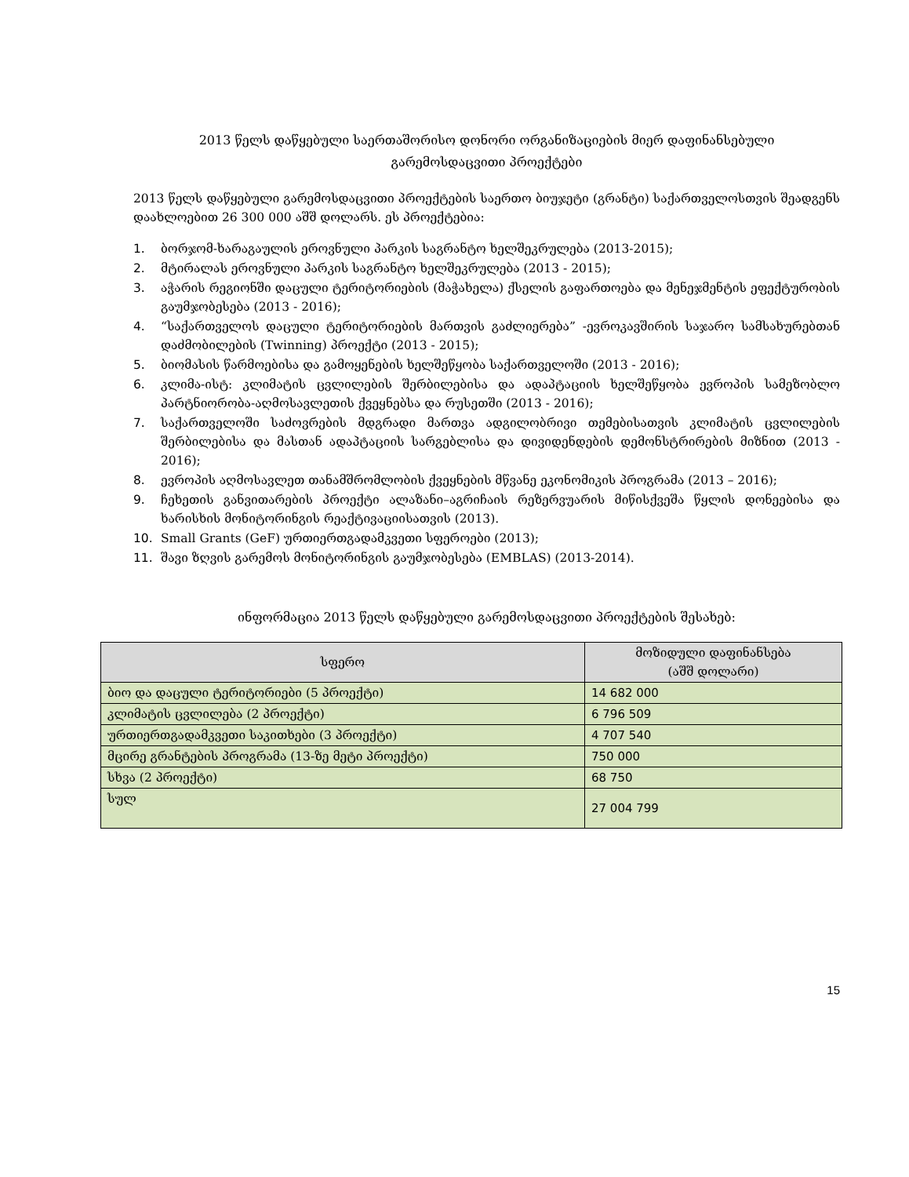2013 წელს დაწყებული საერთაშორისო დონორი ორგანიზაციების მიერ დაფინანსებული
გარემოსდაცვითი პროექტები
2013 წელს დაწყებული გარემოსდაცვითი პროექტების საერთო ბიუჯეტი (გრანტი) საქართველოსთვის შეადგენს დაახლოებით 26 300 000 აშშ დოლარს. ეს პროექტებია:
1. ბორჯომ-ხარაგაულის ეროვნული პარკის საგრანტო ხელშეკრულება (2013-2015);
2. მტირალას ეროვნული პარკის საგრანტო ხელშეკრულება (2013 - 2015);
3. აჭარის რეგიონში დაცული ტერიტორიების (მაჭახელა) ქსელის გაფართოება და მენეჯმენტის ეფექტურობის გაუმჯობესება (2013 - 2016);
4. “საქართველოს დაცული ტერიტორიების მართვის გაძლიერება” -ევროკავშირის საჯარო სამსახურებთან დაძმობილების (Twinning) პროექტი (2013 - 2015);
5. ბიომასის წარმოებისა და გამოყენების ხელშეწყობა საქართველოში (2013 - 2016);
6. კლიმა-ისტ: კლიმატის ცვლილების შერბილებისა და ადაპტაციის ხელშეწყობა ევროპის სამეზობლო პარტნიორობა-აღმოსავლეთის ქვეყნებსა და რუსეთში (2013 - 2016);
7. საქართველოში საძოვრების მდგრადი მართვა ადგილობრივი თემებისათვის კლიმატის ცვლილების შერბილებისა და მასთან ადაპტაციის სარგებლისა და დივიდენდების დემონსტრირების მიზნით (2013 - 2016);
8. ევროპის აღმოსავლეთ თანამშრომლობის ქვეყნების მწვანე ეკონომიკის პროგრამა (2013 – 2016);
9. ჩეხეთის განვითარების პროექტი ალაზანი–აგრიჩაის რეზერვუარის მიწისქვეშა წყლის დონეებისა და ხარისხის მონიტორინგის რეაქტივაციისათვის (2013).
10. Small Grants (GeF) ურთიერთგადამკვეთი სფეროები (2013);
11. შავი ზღვის გარემოს მონიტორინგის გაუმჯობესება (EMBLAS) (2013-2014).
ინფორმაცია 2013 წელს დაწყებული გარემოსდაცვითი პროექტების შესახებ:
| სფერო | მოზიდული დაფინანსება (აშშ დოლარი) |
| --- | --- |
| ბიო და დაცული ტერიტორიები (5 პროექტი) | 14 682 000 |
| კლიმატის ცვლილება (2 პროექტი) | 6 796 509 |
| ურთიერთგადამკვეთი საკითხები (3 პროექტი) | 4 707 540 |
| მცირე გრანტების პროგრამა (13-ზე მეტი პროექტი) | 750 000 |
| სხვა (2 პროექტი) | 68 750 |
| სულ | 27 004 799 |
15